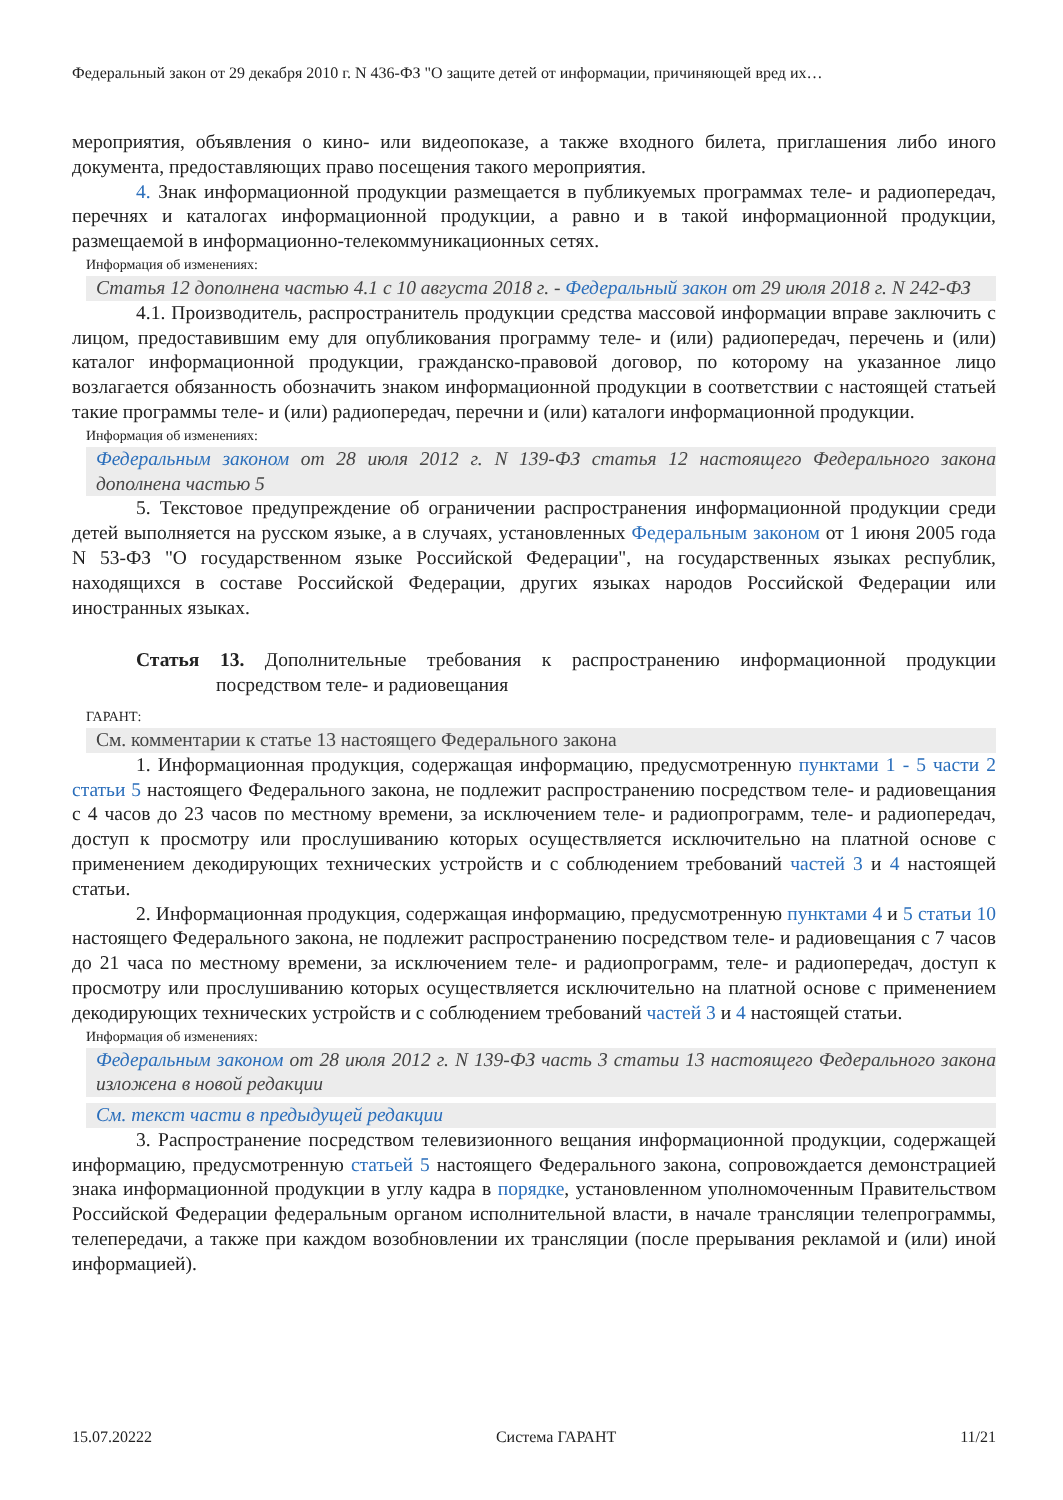Федеральный закон от 29 декабря 2010 г. N 436-ФЗ "О защите детей от информации, причиняющей вред их…
мероприятия, объявления о кино- или видеопоказе, а также входного билета, приглашения либо иного документа, предоставляющих право посещения такого мероприятия.
4. Знак информационной продукции размещается в публикуемых программах теле- и радиопередач, перечнях и каталогах информационной продукции, а равно и в такой информационной продукции, размещаемой в информационно-телекоммуникационных сетях.
Информация об изменениях:
Статья 12 дополнена частью 4.1 с 10 августа 2018 г. - Федеральный закон от 29 июля 2018 г. N 242-ФЗ
4.1. Производитель, распространитель продукции средства массовой информации вправе заключить с лицом, предоставившим ему для опубликования программу теле- и (или) радиопередач, перечень и (или) каталог информационной продукции, гражданско-правовой договор, по которому на указанное лицо возлагается обязанность обозначить знаком информационной продукции в соответствии с настоящей статьей такие программы теле- и (или) радиопередач, перечни и (или) каталоги информационной продукции.
Информация об изменениях:
Федеральным законом от 28 июля 2012 г. N 139-ФЗ статья 12 настоящего Федерального закона дополнена частью 5
5. Текстовое предупреждение об ограничении распространения информационной продукции среди детей выполняется на русском языке, а в случаях, установленных Федеральным законом от 1 июня 2005 года N 53-ФЗ "О государственном языке Российской Федерации", на государственных языках республик, находящихся в составе Российской Федерации, других языках народов Российской Федерации или иностранных языках.
Статья 13. Дополнительные требования к распространению информационной продукции посредством теле- и радиовещания
ГАРАНТ:
См. комментарии к статье 13 настоящего Федерального закона
1. Информационная продукция, содержащая информацию, предусмотренную пунктами 1 - 5 части 2 статьи 5 настоящего Федерального закона, не подлежит распространению посредством теле- и радиовещания с 4 часов до 23 часов по местному времени, за исключением теле- и радиопрограмм, теле- и радиопередач, доступ к просмотру или прослушиванию которых осуществляется исключительно на платной основе с применением декодирующих технических устройств и с соблюдением требований частей 3 и 4 настоящей статьи.
2. Информационная продукция, содержащая информацию, предусмотренную пунктами 4 и 5 статьи 10 настоящего Федерального закона, не подлежит распространению посредством теле- и радиовещания с 7 часов до 21 часа по местному времени, за исключением теле- и радиопрограмм, теле- и радиопередач, доступ к просмотру или прослушиванию которых осуществляется исключительно на платной основе с применением декодирующих технических устройств и с соблюдением требований частей 3 и 4 настоящей статьи.
Информация об изменениях:
Федеральным законом от 28 июля 2012 г. N 139-ФЗ часть 3 статьи 13 настоящего Федерального закона изложена в новой редакции
См. текст части в предыдущей редакции
3. Распространение посредством телевизионного вещания информационной продукции, содержащей информацию, предусмотренную статьей 5 настоящего Федерального закона, сопровождается демонстрацией знака информационной продукции в углу кадра в порядке, установленном уполномоченным Правительством Российской Федерации федеральным органом исполнительной власти, в начале трансляции телепрограммы, телепередачи, а также при каждом возобновлении их трансляции (после прерывания рекламой и (или) иной информацией).
15.07.20222 Система ГАРАНТ 11/21